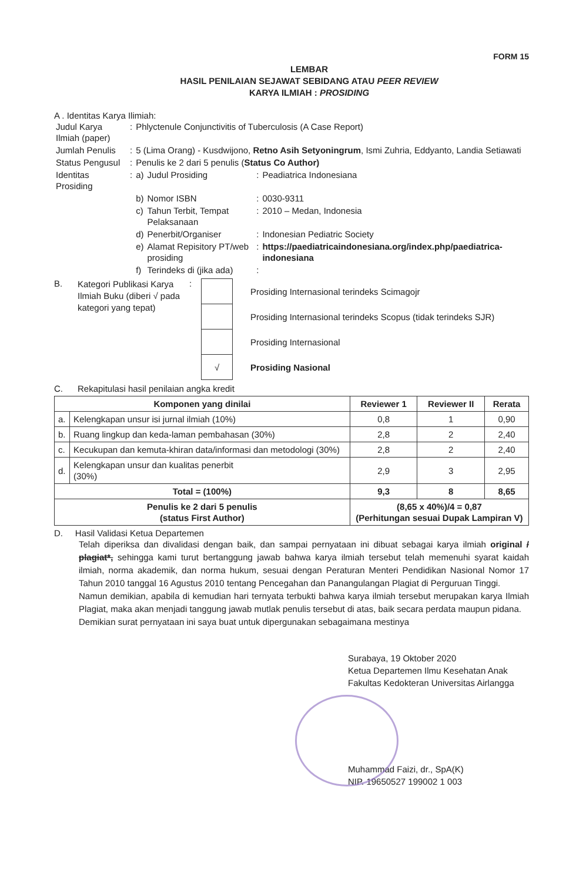FORM 15
LEMBAR
HASIL PENILAIAN SEJAWAT SEBIDANG ATAU PEER REVIEW
KARYA ILMIAH : PROSIDING
A . Identitas Karya Ilimiah:
| Judul Karya Ilmiah (paper) | : | Phlyctenule Conjunctivitis of Tuberculosis (A Case Report) | | | |
| Jumlah Penulis | : | 5 (Lima Orang) - Kusdwijono, Retno Asih Setyoningrum , Ismi Zuhria, Eddyanto, Landia Setiawati | | | |
| Status Pengusul | : | Penulis ke 2 dari 5 penulis ( Status Co Author) | | | |
| Identitas Prosiding | : | a) | Judul Prosiding | : | Peadiatrica Indonesiana |
| | | b) | Nomor ISBN | : | 0030-9311 |
| | | c) | Tahun Terbit, Tempat Pelaksanaan | : | 2010 – Medan, Indonesia |
| | | d) | Penerbit/Organiser | : | Indonesian Pediatric Society |
| | | e) | Alamat Repisitory PT/web prosiding | : | https://paediatricaindonesiana.org/index.php/paediatrica-indonesiana |
| | | f) | Terindeks di (jika ada) | : | |
B.
Kategori Publikasi Karya Ilmiah Buku (diberi √ pada kategori yang tepat)
:
| | Prosiding Internasional terindeks Scimagojr |
| | Prosiding Internasional terindeks Scopus (tidak terindeks SJR) |
| | Prosiding Internasional |
| √ | Prosiding Nasional |
C. Rekapitulasi hasil penilaian angka kredit
| Komponen yang dinilai | | Reviewer 1 | Reviewer II | Rerata |
| --- | --- | --- | --- | --- |
| a. | Kelengkapan unsur isi jurnal ilmiah (10%) | 0,8 | 1 | 0,90 |
| b. | Ruang lingkup dan keda-laman pembahasan (30%) | 2,8 | 2 | 2,40 |
| c. | Kecukupan dan kemuta-khiran data/informasi dan metodologi (30%) | 2,8 | 2 | 2,40 |
| d. | Kelengkapan unsur dan kualitas penerbit (30%) | 2,9 | 3 | 2,95 |
| Total = (100%) | | 9,3 | 8 | 8,65 |
| Penulis ke 2 dari 5 penulis (status First Author) | | (8,65 x 40%)/4 = 0,87 (Perhitungan sesuai Dupak Lampiran V) | | |
D. Hasil Validasi Ketua Departemen
Telah diperiksa dan divalidasi dengan baik, dan sampai pernyataan ini dibuat sebagai karya ilmiah original / plagiat*, sehingga kami turut bertanggung jawab bahwa karya ilmiah tersebut telah memenuhi syarat kaidah ilmiah, norma akademik, dan norma hukum, sesuai dengan Peraturan Menteri Pendidikan Nasional Nomor 17 Tahun 2010 tanggal 16 Agustus 2010 tentang Pencegahan dan Panangulangan Plagiat di Perguruan Tinggi.
Namun demikian, apabila di kemudian hari ternyata terbukti bahwa karya ilmiah tersebut merupakan karya Ilmiah Plagiat, maka akan menjadi tanggung jawab mutlak penulis tersebut di atas, baik secara perdata maupun pidana.
Demikian surat pernyataan ini saya buat untuk dipergunakan sebagaimana mestinya
Surabaya, 19 Oktober 2020
Ketua Departemen Ilmu Kesehatan Anak
Fakultas Kedokteran Universitas Airlangga
Muhammad Faizi, dr., SpA(K)
NIP. 19650527 199002 1 003